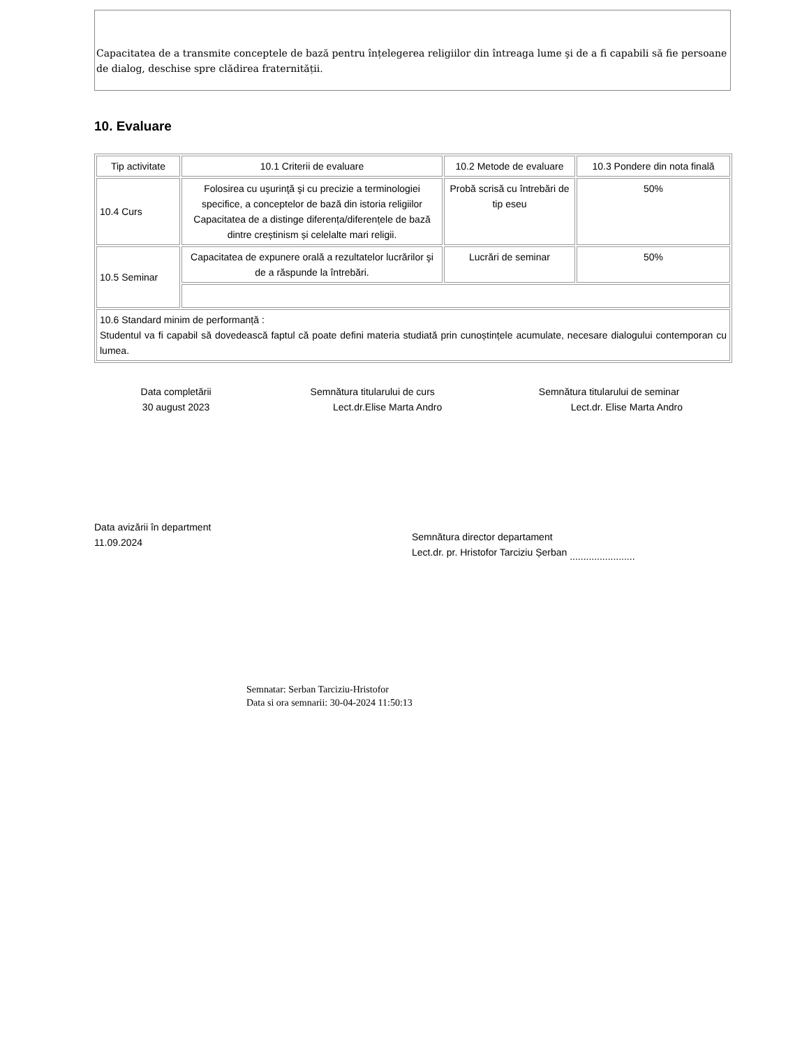Capacitatea de a transmite conceptele de bază pentru înțelegerea religiilor din întreaga lume şi de a fi capabili să fie persoane de dialog, deschise spre clădirea fraternității.
10. Evaluare
| Tip activitate | 10.1 Criterii de evaluare | 10.2 Metode de evaluare | 10.3 Pondere din nota finală |
| 10.4 Curs | Folosirea cu uşurinţă şi cu precizie a terminologiei specifice, a conceptelor de bază din istoria religiilor Capacitatea de a distinge diferența/diferențele de bază dintre creștinism și celelalte mari religii. | Probă scrisă cu întrebări de tip eseu | 50% |
| 10.5 Seminar | Capacitatea de expunere orală a rezultatelor lucrărilor şi de a răspunde la întrebări. | Lucrări de seminar | 50% |
| 10.6 Standard minim de performanță : Studentul va fi capabil să dovedească faptul că poate defini materia studiată prin cunoștințele acumulate, necesare dialogului contemporan cu lumea. | | | |
Data completării
30 august 2023
Semnătura titularului de curs
Lect.dr.Elise Marta Andro
Semnătura titularului de seminar
Lect.dr. Elise Marta Andro
Data avizării în department
11.09.2024
Semnătura director departament
Lect.dr. pr. Hristofor Tarciziu Șerban ........................
Semnatar: Serban Tarciziu-Hristofor
Data si ora semnarii: 30-04-2024 11:50:13